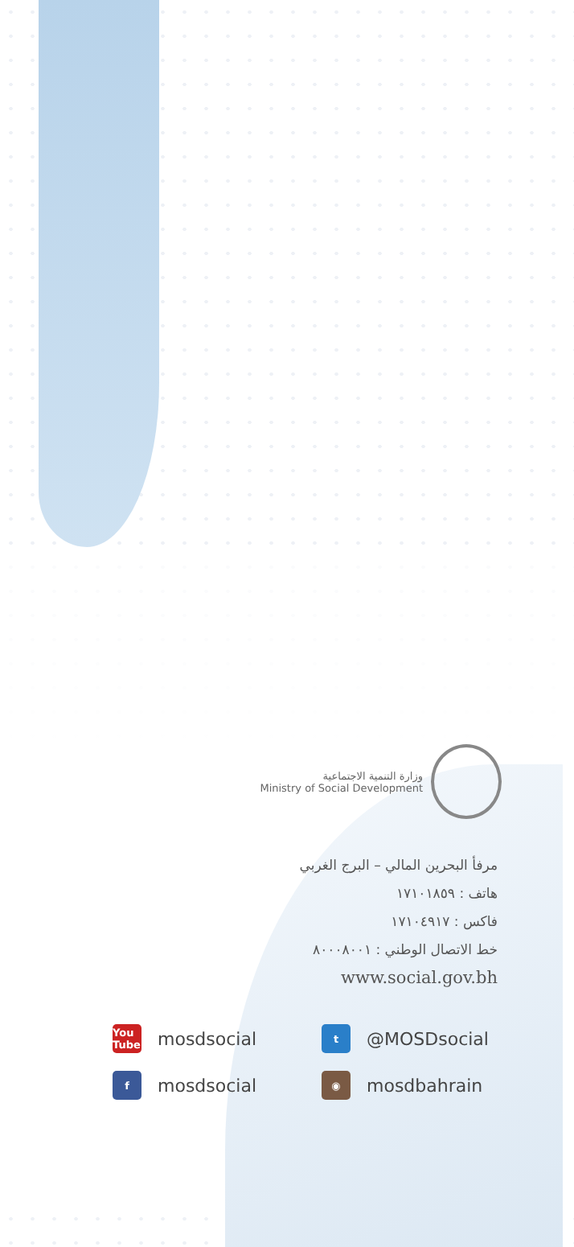وزارة التنمية الاجتماعية
Ministry of Social Development
مرفأ البحرين المالي – البرج الغربي
هاتف : ١٧١٠١٨٥٩
فاكس : ١٧١٠٤٩١٧
خط الاتصال الوطني : ٨٠٠٠٨٠٠١
www.social.gov.bh
You Tube mosdsocial
t @MOSDsocial
f mosdsocial
◉ mosdbahrain